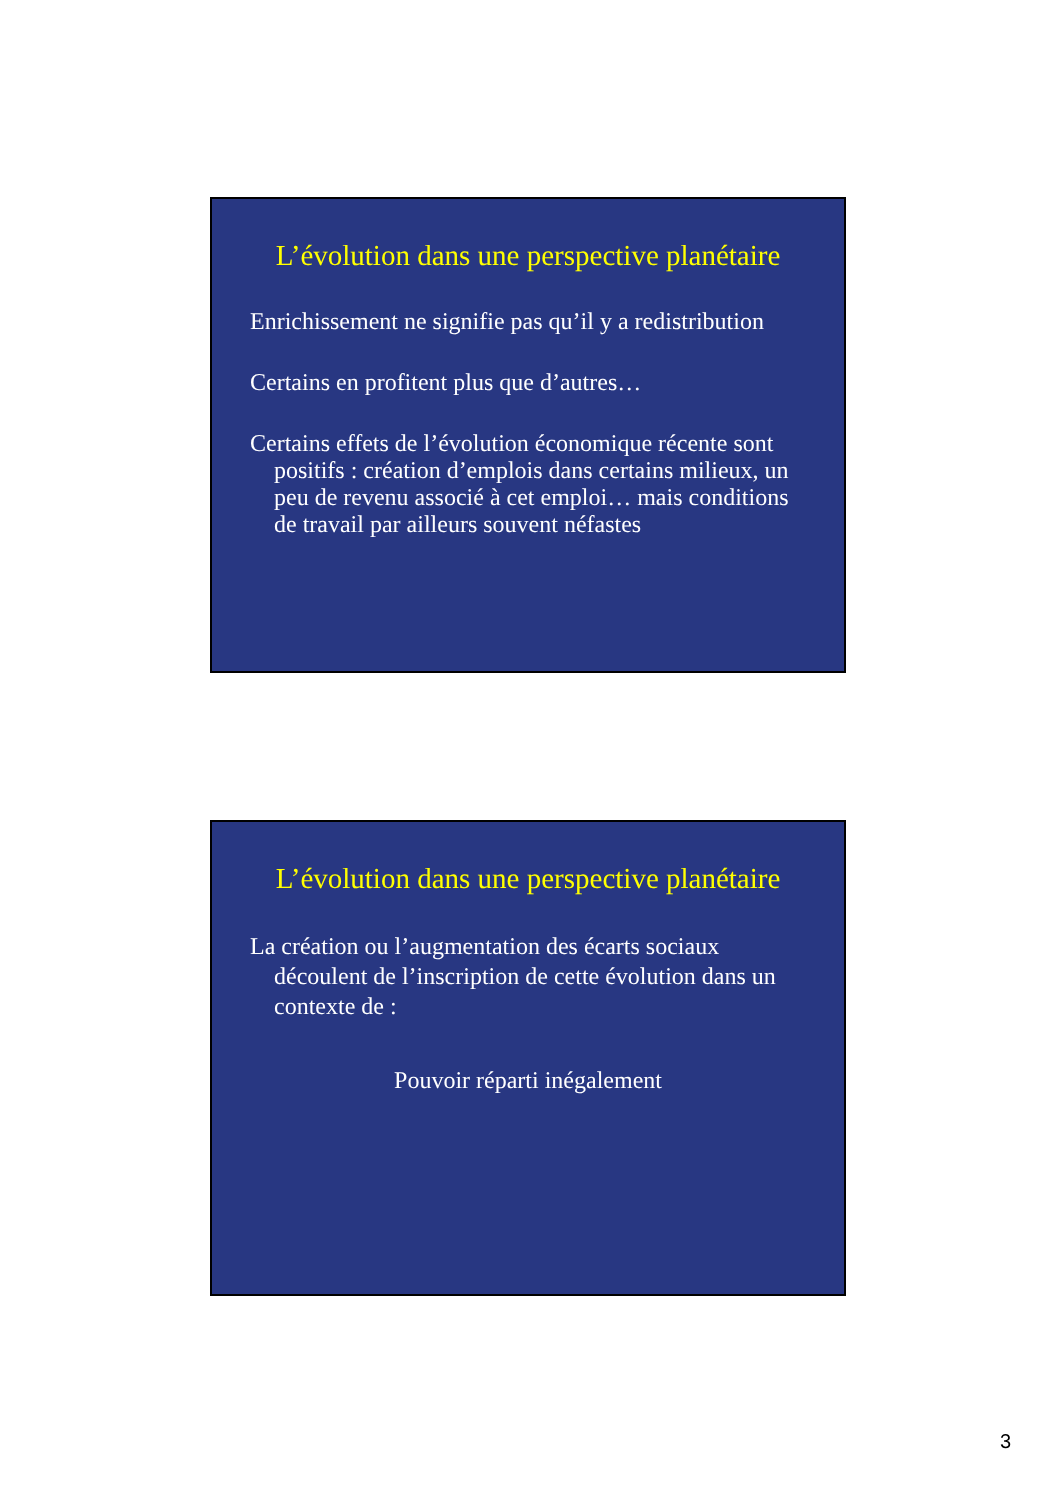L’évolution dans une perspective planétaire
Enrichissement ne signifie pas qu’il y a redistribution
Certains en profitent plus que d’autres…
Certains effets de l’évolution économique récente sont positifs : création d’emplois dans certains milieux, un peu de revenu associé à cet emploi… mais conditions de travail par ailleurs souvent néfastes
L’évolution dans une perspective planétaire
La création ou l’augmentation des écarts sociaux découlent de l’inscription de cette évolution dans un contexte de :
Pouvoir réparti inégalement
3